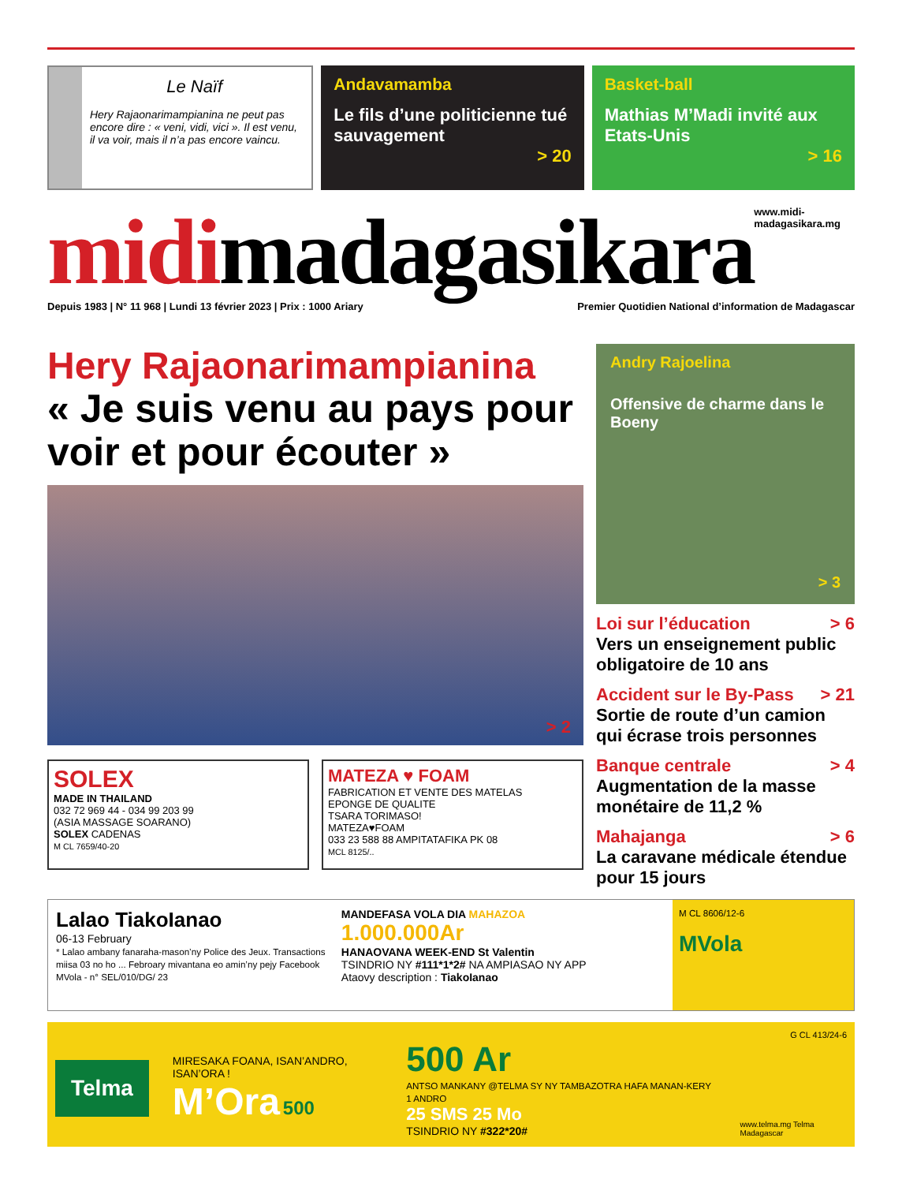Le Naïf
Hery Rajaonarimampianina ne peut pas encore dire : « veni, vidi, vici ». Il est venu, il va voir, mais il n’a pas encore vaincu.
Andavamamba
Le fils d’une politicienne tué sauvagement
> 20
Basket-ball
Mathias M’Madi invité aux Etats-Unis
> 16
midimadagasikara
www.midi-madagasikara.mg
Depuis 1983 | N° 11 968 | Lundi 13 février 2023 | Prix : 1000 Ariary
Premier Quotidien National d’information de Madagascar
Hery Rajaonarimampianina
« Je suis venu au pays pour voir et pour écouter »
> 2
SOLEX
MADE IN THAILAND
032 72 969 44 - 034 99 203 99
(ASIA MASSAGE SOARANO)
SOLEX CADENAS
M CL 7659/40-20
MATEZA ♥ FOAM
FABRICATION ET VENTE DES MATELAS
EPONGE DE QUALITE
TSARA TORIMASO!
MATEZA♥FOAM
033 23 588 88 AMPITATAFIKA PK 08
MCL 8125/..
Andry Rajoelina
Offensive de charme dans le Boeny
> 3
Loi sur l’éducation > 6
Vers un enseignement public obligatoire de 10 ans
Accident sur le By-Pass > 21
Sortie de route d’un camion qui écrase trois personnes
Banque centrale > 4
Augmentation de la masse monétaire de 11,2 %
Mahajanga > 6
La caravane médicale étendue pour 15 jours
Lalao TiakoIanao
06-13 February
* Lalao ambany fanaraha-mason’ny Police des Jeux. Transactions miisa 03 no ho ... Febroary mivantana eo amin’ny pejy Facebook MVola - n° SEL/010/DG/ 23
MANDEFASA VOLA DIA MAHAZOA
1.000.000Ar
HANAOVANA WEEK-END St Valentin
TSINDRIO NY #111*1*2# NA AMPIASAO NY APP
Ataovy description : TiakoIanao
M CL 8606/12-6
MVola
G CL 413/24-6
Telma
MIRESAKA FOANA, ISAN’ANDRO, ISAN’ORA !
M’Ora 500
500 Ar
ANTSO MANKANY @TELMA SY NY TAMBAZOTRA HAFA MANAN-KERY 1 ANDRO
25 SMS 25 Mo
TSINDRIO NY #322*20#
www.telma.mg Telma Madagascar